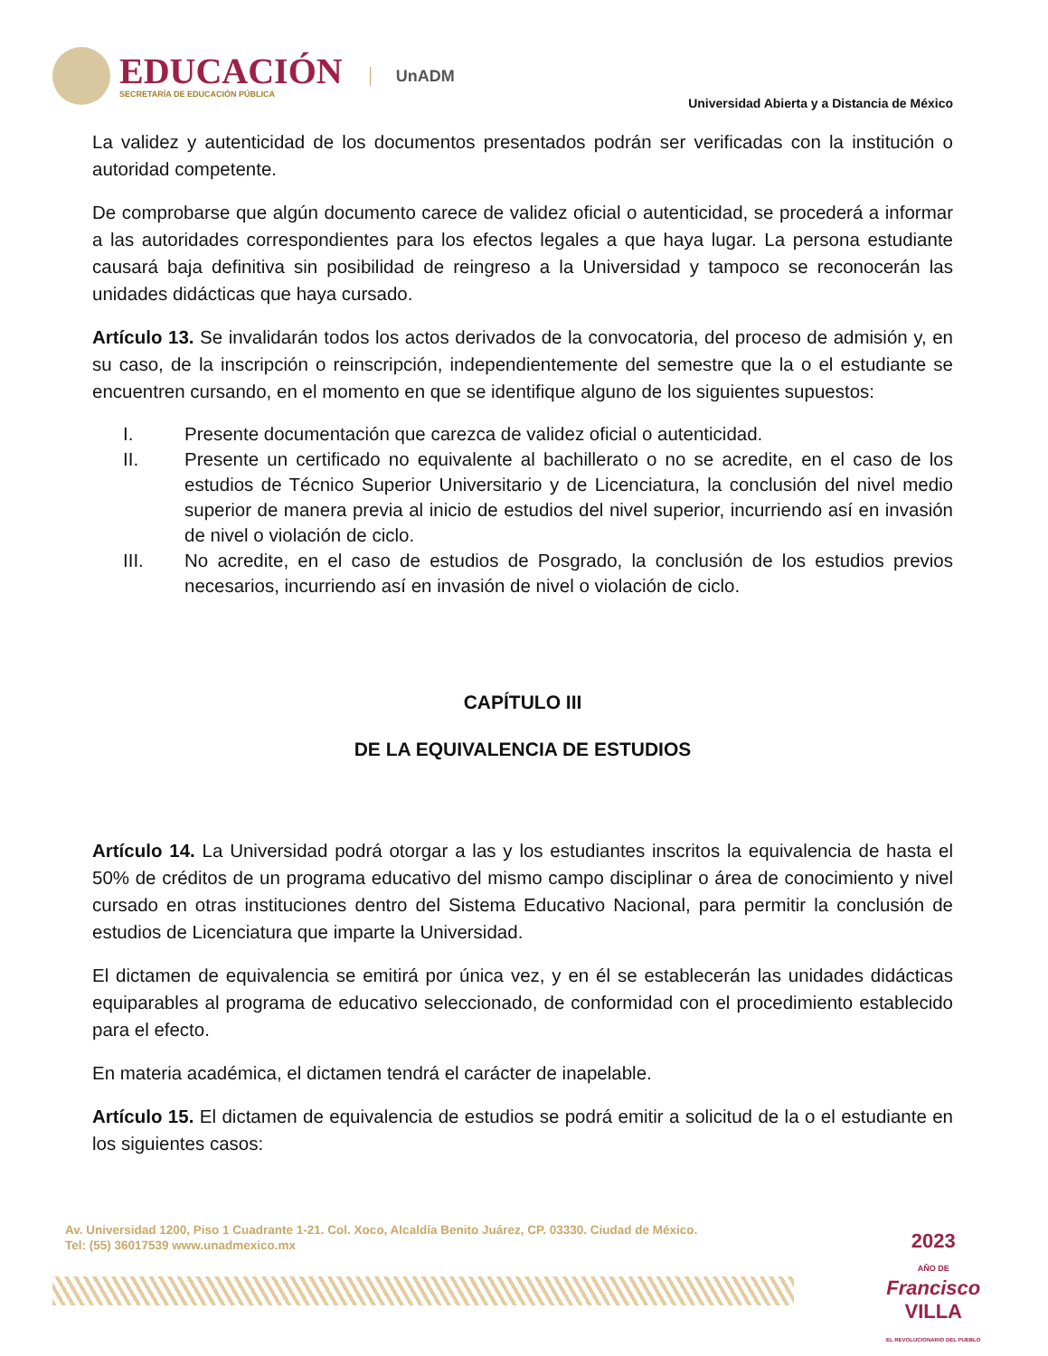EDUCACIÓN
SECRETARÍA DE EDUCACIÓN PÚBLICA
UnADM
Universidad Abierta y a Distancia de México
La validez y autenticidad de los documentos presentados podrán ser verificadas con la institución o autoridad competente.
De comprobarse que algún documento carece de validez oficial o autenticidad, se procederá a informar a las autoridades correspondientes para los efectos legales a que haya lugar. La persona estudiante causará baja definitiva sin posibilidad de reingreso a la Universidad y tampoco se reconocerán las unidades didácticas que haya cursado.
Artículo 13. Se invalidarán todos los actos derivados de la convocatoria, del proceso de admisión y, en su caso, de la inscripción o reinscripción, independientemente del semestre que la o el estudiante se encuentren cursando, en el momento en que se identifique alguno de los siguientes supuestos:
I. Presente documentación que carezca de validez oficial o autenticidad.
II. Presente un certificado no equivalente al bachillerato o no se acredite, en el caso de los estudios de Técnico Superior Universitario y de Licenciatura, la conclusión del nivel medio superior de manera previa al inicio de estudios del nivel superior, incurriendo así en invasión de nivel o violación de ciclo.
III. No acredite, en el caso de estudios de Posgrado, la conclusión de los estudios previos necesarios, incurriendo así en invasión de nivel o violación de ciclo.
CAPÍTULO III
DE LA EQUIVALENCIA DE ESTUDIOS
Artículo 14. La Universidad podrá otorgar a las y los estudiantes inscritos la equivalencia de hasta el 50% de créditos de un programa educativo del mismo campo disciplinar o área de conocimiento y nivel cursado en otras instituciones dentro del Sistema Educativo Nacional, para permitir la conclusión de estudios de Licenciatura que imparte la Universidad.
El dictamen de equivalencia se emitirá por única vez, y en él se establecerán las unidades didácticas equiparables al programa de educativo seleccionado, de conformidad con el procedimiento establecido para el efecto.
En materia académica, el dictamen tendrá el carácter de inapelable.
Artículo 15. El dictamen de equivalencia de estudios se podrá emitir a solicitud de la o el estudiante en los siguientes casos:
Av. Universidad 1200, Piso 1 Cuadrante 1-21. Col. Xoco, Alcaldía Benito Juárez, CP. 03330. Ciudad de México.
Tel: (55) 36017539 www.unadmexico.mx
2023
AÑO DE
Francisco
VILLA
EL REVOLUCIONARIO DEL PUEBLO